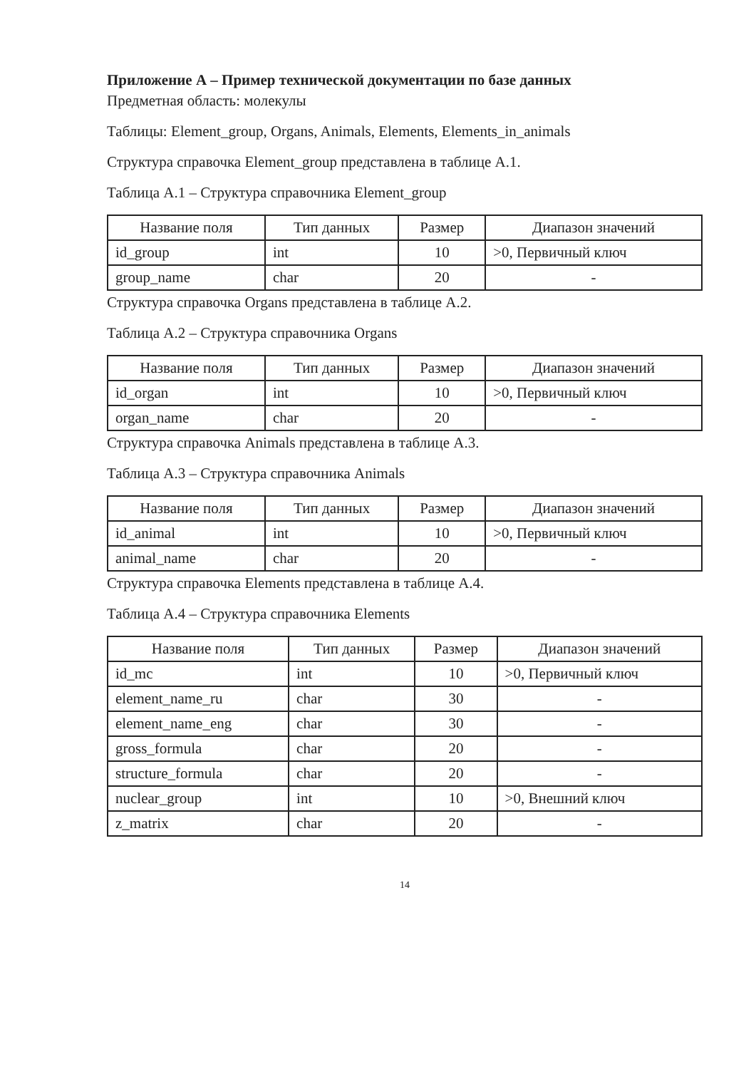Приложение А – Пример технической документации по базе данных
Предметная область: молекулы
Таблицы: Element_group, Organs, Animals, Elements, Elements_in_animals
Структура справочка Element_group представлена в таблице А.1.
Таблица А.1 – Структура справочника Element_group
| Название поля | Тип данных | Размер | Диапазон значений |
| --- | --- | --- | --- |
| id_group | int | 10 | >0, Первичный ключ |
| group_name | char | 20 | - |
Структура справочка Organs представлена в таблице А.2.
Таблица А.2 – Структура справочника Organs
| Название поля | Тип данных | Размер | Диапазон значений |
| --- | --- | --- | --- |
| id_organ | int | 10 | >0, Первичный ключ |
| organ_name | char | 20 | - |
Структура справочка Animals представлена в таблице А.3.
Таблица А.3 – Структура справочника Animals
| Название поля | Тип данных | Размер | Диапазон значений |
| --- | --- | --- | --- |
| id_animal | int | 10 | >0, Первичный ключ |
| animal_name | char | 20 | - |
Структура справочка Elements представлена в таблице А.4.
Таблица А.4 – Структура справочника Elements
| Название поля | Тип данных | Размер | Диапазон значений |
| --- | --- | --- | --- |
| id_mc | int | 10 | >0, Первичный ключ |
| element_name_ru | char | 30 | - |
| element_name_eng | char | 30 | - |
| gross_formula | char | 20 | - |
| structure_formula | char | 20 | - |
| nuclear_group | int | 10 | >0, Внешний ключ |
| z_matrix | char | 20 | - |
14